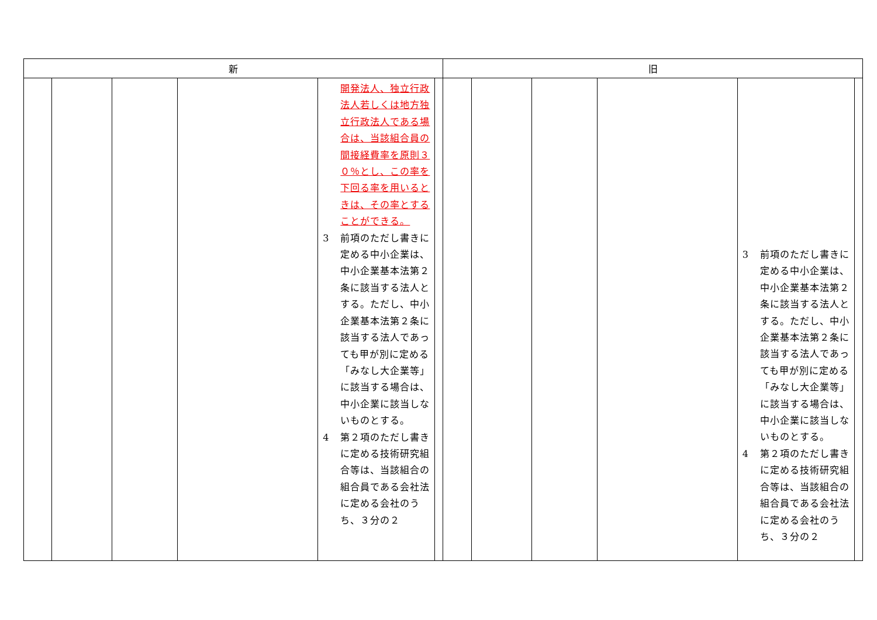| 新 | | | | | | 旧 | | | | | |
| --- | --- | --- | --- | --- | --- | --- | --- | --- | --- | --- | --- |
| | | | | 開発法人、独立行政法人若しくは地方独立行政法人である場合は、当該組合員の間接経費率を原則３０％とし、この率を下回る率を用いるときは、その率とすることができる。 3 前項のただし書きに定める中小企業は、中小企業基本法第２条に該当する法人とする。ただし、中小企業基本法第２条に該当する法人であっても甲が別に定める「みなし大企業等」に該当する場合は、中小企業に該当しないものとする。 4 第２項のただし書きに定める技術研究組合等は、当該組合の組合員である会社法に定める会社のうち、３分の２ | | | | | | 3 前項のただし書きに定める中小企業は、中小企業基本法第２条に該当する法人とする。ただし、中小企業基本法第２条に該当する法人であっても甲が別に定める「みなし大企業等」に該当する場合は、中小企業に該当しないものとする。 4 第２項のただし書きに定める技術研究組合等は、当該組合の組合員である会社法に定める会社のうち、３分の２ | |